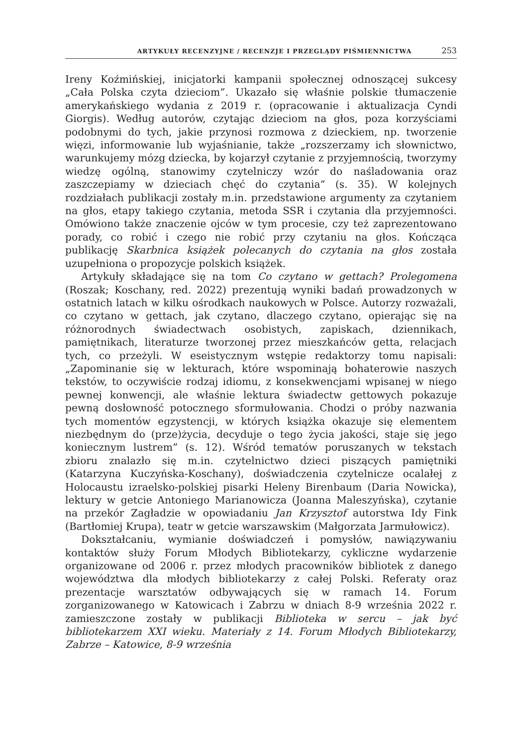ARTYKUŁY RECENZYJNE / RECENZJE I PRZEGLĄDY PIŚMIENNICTWA 253
Ireny Koźmińskiej, inicjatorki kampanii społecznej odnoszącej sukcesy „Cała Polska czyta dzieciom”. Ukazało się właśnie polskie tłumaczenie amerykańskiego wydania z 2019 r. (opracowanie i aktualizacja Cyndi Giorgis). Według autorów, czytając dzieciom na głos, poza korzyściami podobnymi do tych, jakie przynosi rozmowa z dzieckiem, np. tworzenie więzi, informowanie lub wyjaśnianie, także „rozszerzamy ich słownictwo, warunkujemy mózg dziecka, by kojarzył czytanie z przyjemnością, tworzymy wiedzę ogólną, stanowimy czytelniczy wzór do naśladowania oraz zaszczepiamy w dzieciach chęć do czytania” (s. 35). W kolejnych rozdziałach publikacji zostały m.in. przedstawione argumenty za czytaniem na głos, etapy takiego czytania, metoda SSR i czytania dla przyjemności. Omówiono także znaczenie ojców w tym procesie, czy też zaprezentowano porady, co robić i czego nie robić przy czytaniu na głos. Kończąca publikację Skarbnica książek polecanych do czytania na głos została uzupełniona o propozycje polskich książek.
Artykuły składające się na tom Co czytano w gettach? Prolegomena (Roszak; Koschany, red. 2022) prezentują wyniki badań prowadzonych w ostatnich latach w kilku ośrodkach naukowych w Polsce. Autorzy rozważali, co czytano w gettach, jak czytano, dlaczego czytano, opierając się na różnorodnych świadectwach osobistych, zapiskach, dziennikach, pamiętnikach, literaturze tworzonej przez mieszkańców getta, relacjach tych, co przeżyli. W eseistycznym wstępie redaktorzy tomu napisali: „Zapominanie się w lekturach, które wspominają bohaterowie naszych tekstów, to oczywiście rodzaj idiomu, z konsekwencjami wpisanej w niego pewnej konwencji, ale właśnie lektura świadectw gettowych pokazuje pewną dosłowność potocznego sformułowania. Chodzi o próby nazwania tych momentów egzystencji, w których książka okazuje się elementem niezbędnym do (prze)życia, decyduje o tego życia jakości, staje się jego koniecznym lustrem” (s. 12). Wśród tematów poruszanych w tekstach zbioru znalazło się m.in. czytelnictwo dzieci piszących pamiętniki (Katarzyna Kuczyńska-Koschany), doświadczenia czytelnicze ocalałej z Holocaustu izraelsko-polskiej pisarki Heleny Birenbaum (Daria Nowicka), lektury w getcie Antoniego Marianowicza (Joanna Maleszyńska), czytanie na przekór Zagładzie w opowiadaniu Jan Krzysztof autorstwa Idy Fink (Bartłomiej Krupa), teatr w getcie warszawskim (Małgorzata Jarmułowicz).
Dokształcaniu, wymianie doświadczeń i pomysłów, nawiązywaniu kontaktów służy Forum Młodych Bibliotekarzy, cykliczne wydarzenie organizowane od 2006 r. przez młodych pracowników bibliotek z danego województwa dla młodych bibliotekarzy z całej Polski. Referaty oraz prezentacje warsztatów odbywających się w ramach 14. Forum zorganizowanego w Katowicach i Zabrzu w dniach 8-9 września 2022 r. zamieszczone zostały w publikacji Biblioteka w sercu – jak być bibliotekarzem XXI wieku. Materiały z 14. Forum Młodych Bibliotekarzy, Zabrze – Katowice, 8-9 września